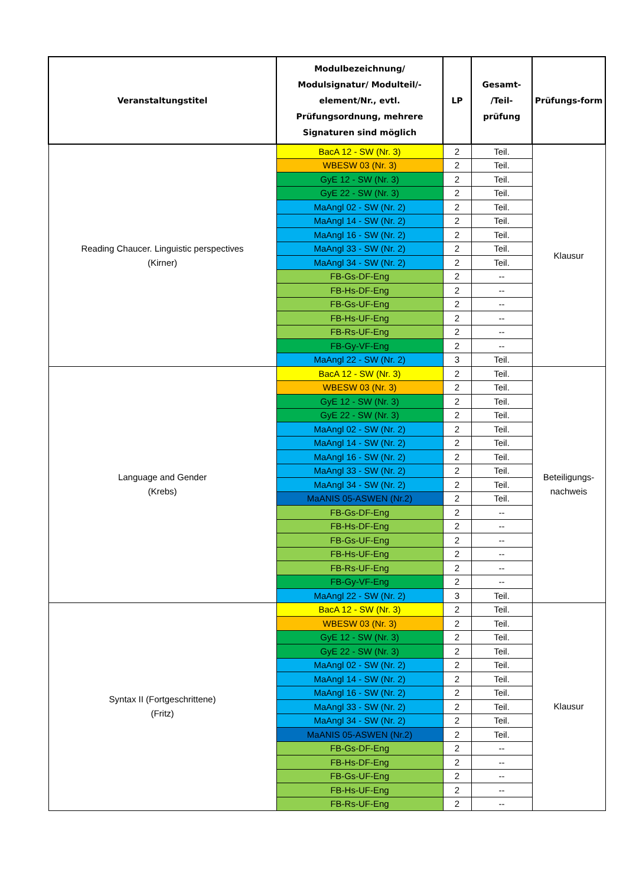| Veranstaltungstitel | Modulbezeichnung/ Modulsignatur/ Modulteil/-element/Nr., evtl. Prüfungsordnung, mehrere Signaturen sind möglich | LP | Gesamt- /Teil- prüfung | Prüfungs-form |
| --- | --- | --- | --- | --- |
| Reading Chaucer. Linguistic perspectives (Kirner) | BacA 12 - SW (Nr. 3) | 2 | Teil. | Klausur |
| | WBESW 03 (Nr. 3) | 2 | Teil. | |
| | GyE 12 - SW (Nr. 3) | 2 | Teil. | |
| | GyE 22 - SW (Nr. 3) | 2 | Teil. | |
| | MaAngl 02 - SW (Nr. 2) | 2 | Teil. | |
| | MaAngl 14 - SW (Nr. 2) | 2 | Teil. | |
| | MaAngl 16 - SW (Nr. 2) | 2 | Teil. | |
| | MaAngl 33 - SW (Nr. 2) | 2 | Teil. | |
| | MaAngl 34 - SW (Nr. 2) | 2 | Teil. | |
| | FB-Gs-DF-Eng | 2 | -- | |
| | FB-Hs-DF-Eng | 2 | -- | |
| | FB-Gs-UF-Eng | 2 | -- | |
| | FB-Hs-UF-Eng | 2 | -- | |
| | FB-Rs-UF-Eng | 2 | -- | |
| | FB-Gy-VF-Eng | 2 | -- | |
| | MaAngl 22 - SW (Nr. 2) | 3 | Teil. | |
| Language and Gender (Krebs) | BacA 12 - SW (Nr. 3) | 2 | Teil. | Beteiligungs- nachweis |
| | WBESW 03 (Nr. 3) | 2 | Teil. | |
| | GyE 12 - SW (Nr. 3) | 2 | Teil. | |
| | GyE 22 - SW (Nr. 3) | 2 | Teil. | |
| | MaAngl 02 - SW (Nr. 2) | 2 | Teil. | |
| | MaAngl 14 - SW (Nr. 2) | 2 | Teil. | |
| | MaAngl 16 - SW (Nr. 2) | 2 | Teil. | |
| | MaAngl 33 - SW (Nr. 2) | 2 | Teil. | |
| | MaAngl 34 - SW (Nr. 2) | 2 | Teil. | |
| | MaANIS 05-ASWEN (Nr.2) | 2 | Teil. | |
| | FB-Gs-DF-Eng | 2 | -- | |
| | FB-Hs-DF-Eng | 2 | -- | |
| | FB-Gs-UF-Eng | 2 | -- | |
| | FB-Hs-UF-Eng | 2 | -- | |
| | FB-Rs-UF-Eng | 2 | -- | |
| | FB-Gy-VF-Eng | 2 | -- | |
| | MaAngl 22 - SW (Nr. 2) | 3 | Teil. | |
| Syntax II (Fortgeschrittene) (Fritz) | BacA 12 - SW (Nr. 3) | 2 | Teil. | Klausur |
| | WBESW 03 (Nr. 3) | 2 | Teil. | |
| | GyE 12 - SW (Nr. 3) | 2 | Teil. | |
| | GyE 22 - SW (Nr. 3) | 2 | Teil. | |
| | MaAngl 02 - SW (Nr. 2) | 2 | Teil. | |
| | MaAngl 14 - SW (Nr. 2) | 2 | Teil. | |
| | MaAngl 16 - SW (Nr. 2) | 2 | Teil. | |
| | MaAngl 33 - SW (Nr. 2) | 2 | Teil. | |
| | MaAngl 34 - SW (Nr. 2) | 2 | Teil. | |
| | MaANIS 05-ASWEN (Nr.2) | 2 | Teil. | |
| | FB-Gs-DF-Eng | 2 | -- | |
| | FB-Hs-DF-Eng | 2 | -- | |
| | FB-Gs-UF-Eng | 2 | -- | |
| | FB-Hs-UF-Eng | 2 | -- | |
| | FB-Rs-UF-Eng | 2 | -- | |